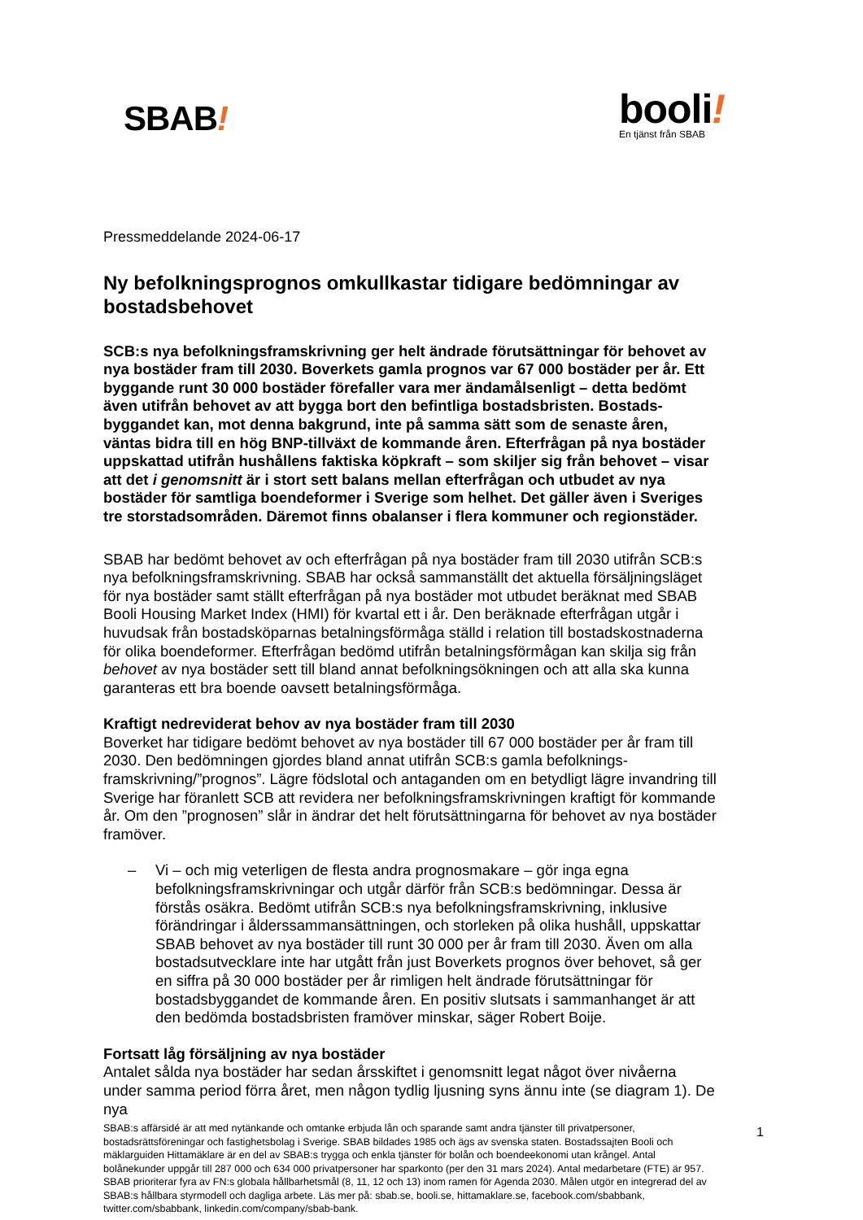SBAB!
booli!
En tjänst från SBAB
Pressmeddelande 2024-06-17
Ny befolkningsprognos omkullkastar tidigare bedömningar av bostadsbehovet
SCB:s nya befolkningsframskrivning ger helt ändrade förutsättningar för behovet av nya bostäder fram till 2030. Boverkets gamla prognos var 67 000 bostäder per år. Ett byggande runt 30 000 bostäder förefaller vara mer ändamålsenligt – detta bedömt även utifrån behovet av att bygga bort den befintliga bostadsbristen. Bostads-byggandet kan, mot denna bakgrund, inte på samma sätt som de senaste åren, väntas bidra till en hög BNP-tillväxt de kommande åren. Efterfrågan på nya bostäder uppskattad utifrån hushållens faktiska köpkraft – som skiljer sig från behovet – visar att det i genomsnitt är i stort sett balans mellan efterfrågan och utbudet av nya bostäder för samtliga boendeformer i Sverige som helhet. Det gäller även i Sveriges tre storstadsområden. Däremot finns obalanser i flera kommuner och regionstäder.
SBAB har bedömt behovet av och efterfrågan på nya bostäder fram till 2030 utifrån SCB:s nya befolkningsframskrivning. SBAB har också sammanställt det aktuella försäljningsläget för nya bostäder samt ställt efterfrågan på nya bostäder mot utbudet beräknat med SBAB Booli Housing Market Index (HMI) för kvartal ett i år. Den beräknade efterfrågan utgår i huvudsak från bostadsköparnas betalningsförmåga ställd i relation till bostadskostnaderna för olika boendeformer. Efterfrågan bedömd utifrån betalningsförmågan kan skilja sig från behovet av nya bostäder sett till bland annat befolkningsökningen och att alla ska kunna garanteras ett bra boende oavsett betalningsförmåga.
Kraftigt nedreviderat behov av nya bostäder fram till 2030
Boverket har tidigare bedömt behovet av nya bostäder till 67 000 bostäder per år fram till 2030. Den bedömningen gjordes bland annat utifrån SCB:s gamla befolknings-framskrivning/”prognos”. Lägre födslotal och antaganden om en betydligt lägre invandring till Sverige har föranlett SCB att revidera ner befolkningsframskrivningen kraftigt för kommande år. Om den ”prognosen” slår in ändrar det helt förutsättningarna för behovet av nya bostäder framöver.
– Vi – och mig veterligen de flesta andra prognosmakare – gör inga egna befolkningsframskrivningar och utgår därför från SCB:s bedömningar. Dessa är förstås osäkra. Bedömt utifrån SCB:s nya befolkningsframskrivning, inklusive förändringar i ålderssammansättningen, och storleken på olika hushåll, uppskattar SBAB behovet av nya bostäder till runt 30 000 per år fram till 2030. Även om alla bostadsutvecklare inte har utgått från just Boverkets prognos över behovet, så ger en siffra på 30 000 bostäder per år rimligen helt ändrade förutsättningar för bostadsbyggandet de kommande åren. En positiv slutsats i sammanhanget är att den bedömda bostadsbristen framöver minskar, säger Robert Boije.
Fortsatt låg försäljning av nya bostäder
Antalet sålda nya bostäder har sedan årsskiftet i genomsnitt legat något över nivåerna under samma period förra året, men någon tydlig ljusning syns ännu inte (se diagram 1). De nya
SBAB:s affärsidé är att med nytänkande och omtanke erbjuda lån och sparande samt andra tjänster till privatpersoner, bostadsrättsföreningar och fastighetsbolag i Sverige. SBAB bildades 1985 och ägs av svenska staten. Bostadssajten Booli och mäklarguiden Hittamäklare är en del av SBAB:s trygga och enkla tjänster för bolån och boendeekonomi utan krångel. Antal bolånekunder uppgår till 287 000 och 634 000 privatpersoner har sparkonto (per den 31 mars 2024). Antal medarbetare (FTE) är 957. SBAB prioriterar fyra av FN:s globala hållbarhetsmål (8, 11, 12 och 13) inom ramen för Agenda 2030. Målen utgör en integrerad del av SBAB:s hållbara styrmodell och dagliga arbete. Läs mer på: sbab.se, booli.se, hittamaklare.se, facebook.com/sbabbank, twitter.com/sbabbank, linkedin.com/company/sbab-bank.
1